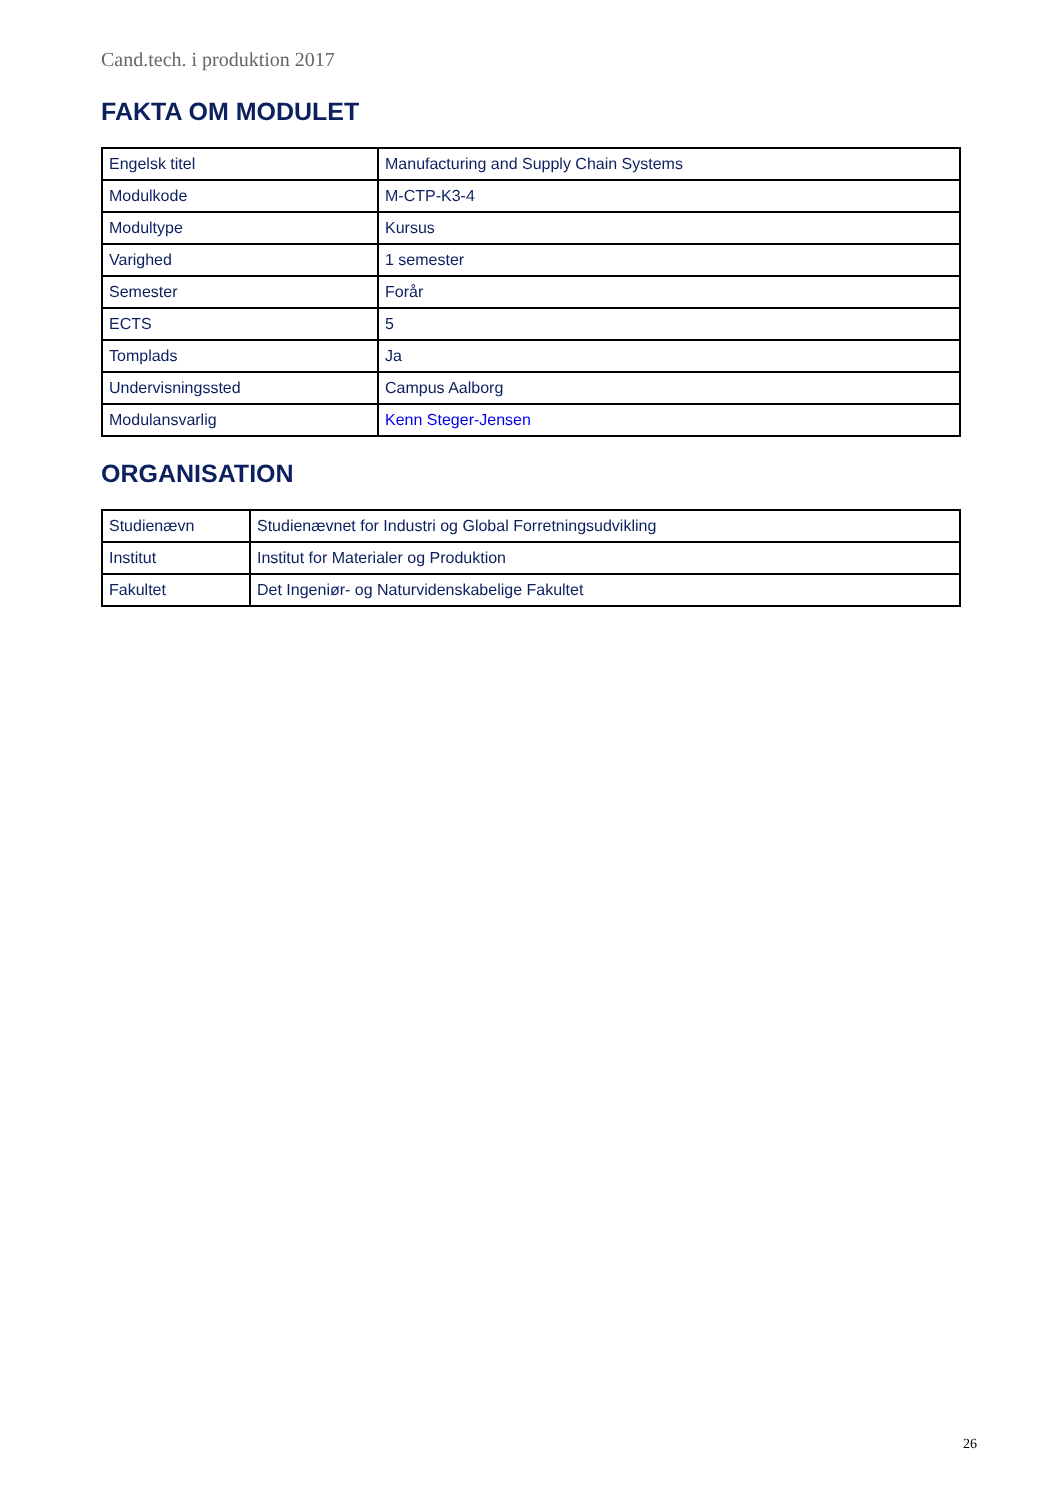Cand.tech. i produktion 2017
FAKTA OM MODULET
| Engelsk titel | Manufacturing and Supply Chain Systems |
| Modulkode | M-CTP-K3-4 |
| Modultype | Kursus |
| Varighed | 1 semester |
| Semester | Forår |
| ECTS | 5 |
| Tomplads | Ja |
| Undervisningssted | Campus Aalborg |
| Modulansvarlig | Kenn Steger-Jensen |
ORGANISATION
| Studienævn | Studienævnet for Industri og Global Forretningsudvikling |
| Institut | Institut for Materialer og Produktion |
| Fakultet | Det Ingeniør- og Naturvidenskabelige Fakultet |
26